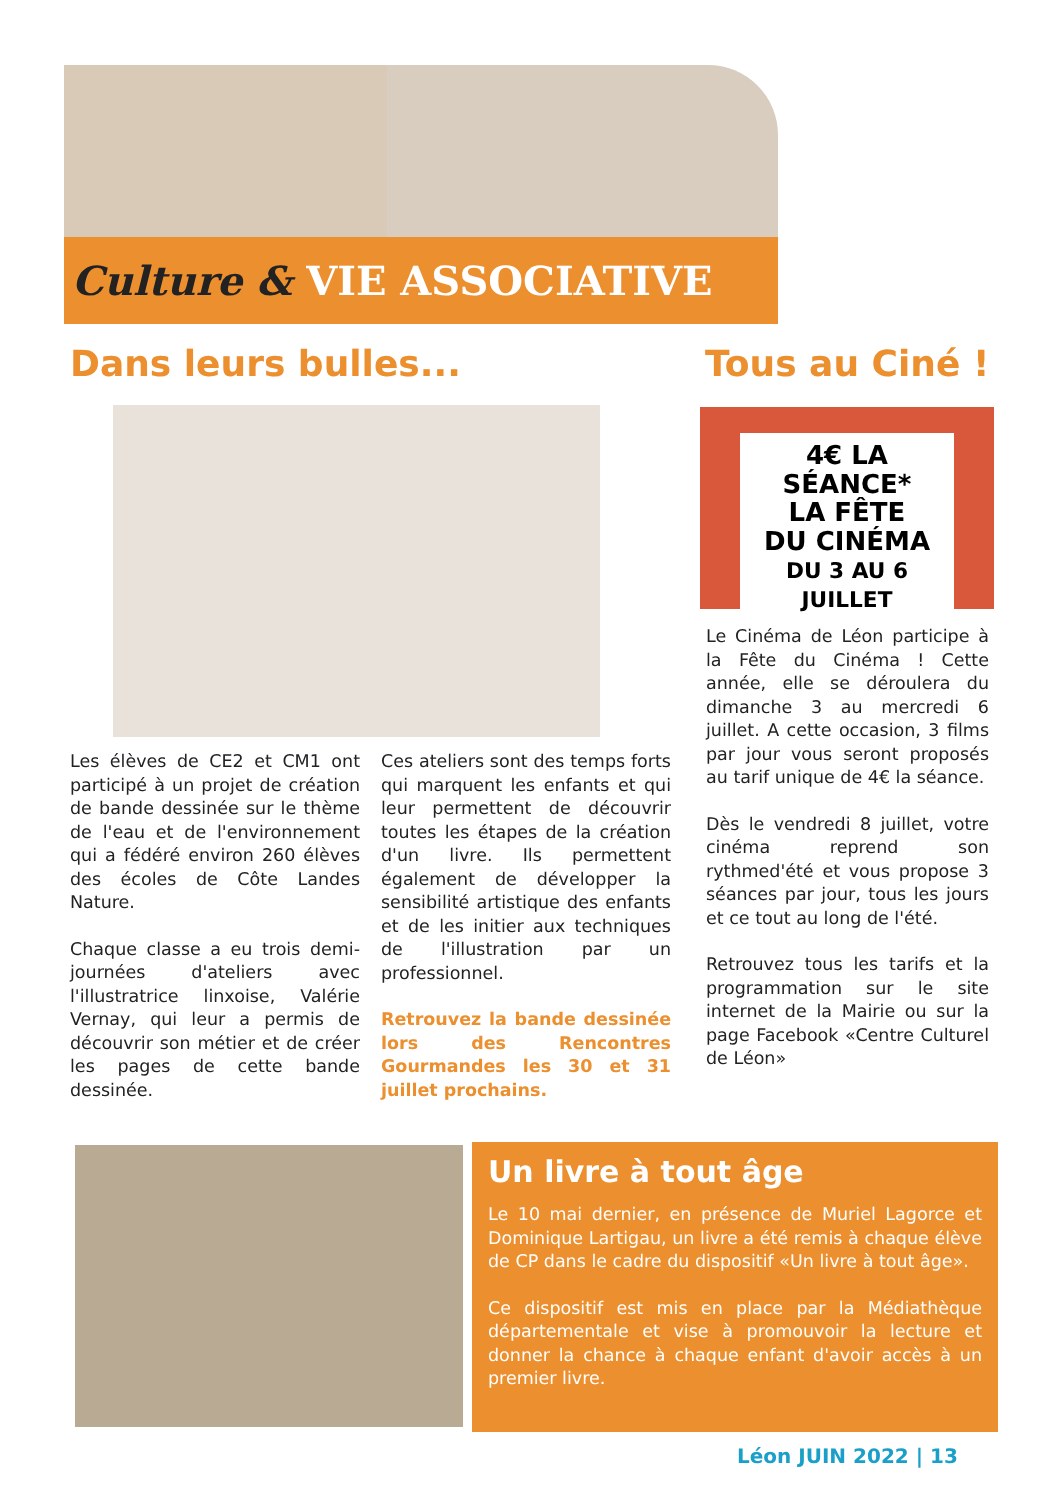Culture & VIE ASSOCIATIVE
Dans leurs bulles... Tous au Ciné !
4€ LA SÉANCE*
LA FÊTE
DU CINÉMA
DU 3 AU 6 JUILLET
Les élèves de CE2 et CM1 ont participé à un projet de création de bande dessinée sur le thème de l'eau et de l'environnement qui a fédéré environ 260 élèves des écoles de Côte Landes Nature.
Chaque classe a eu trois demi-journées d'ateliers avec l'illustratrice linxoise, Valérie Vernay, qui leur a permis de découvrir son métier et de créer les pages de cette bande dessinée.
Ces ateliers sont des temps forts qui marquent les enfants et qui leur permettent de découvrir toutes les étapes de la création d'un livre. Ils permettent également de développer la sensibilité artistique des enfants et de les initier aux techniques de l'illustration par un professionnel.
Retrouvez la bande dessinée lors des Rencontres Gourmandes les 30 et 31 juillet prochains.
Le Cinéma de Léon participe à la Fête du Cinéma ! Cette année, elle se déroulera du dimanche 3 au mercredi 6 juillet. A cette occasion, 3 films par jour vous seront proposés au tarif unique de 4€ la séance.
Dès le vendredi 8 juillet, votre cinéma reprend son rythmed'été et vous propose 3 séances par jour, tous les jours et ce tout au long de l'été.
Retrouvez tous les tarifs et la programmation sur le site internet de la Mairie ou sur la page Facebook «Centre Culturel de Léon»
Un livre à tout âge
Le 10 mai dernier, en présence de Muriel Lagorce et Dominique Lartigau, un livre a été remis à chaque élève de CP dans le cadre du dispositif «Un livre à tout âge».
Ce dispositif est mis en place par la Médiathèque départementale et vise à promouvoir la lecture et donner la chance à chaque enfant d'avoir accès à un premier livre.
Léon JUIN 2022 | 13